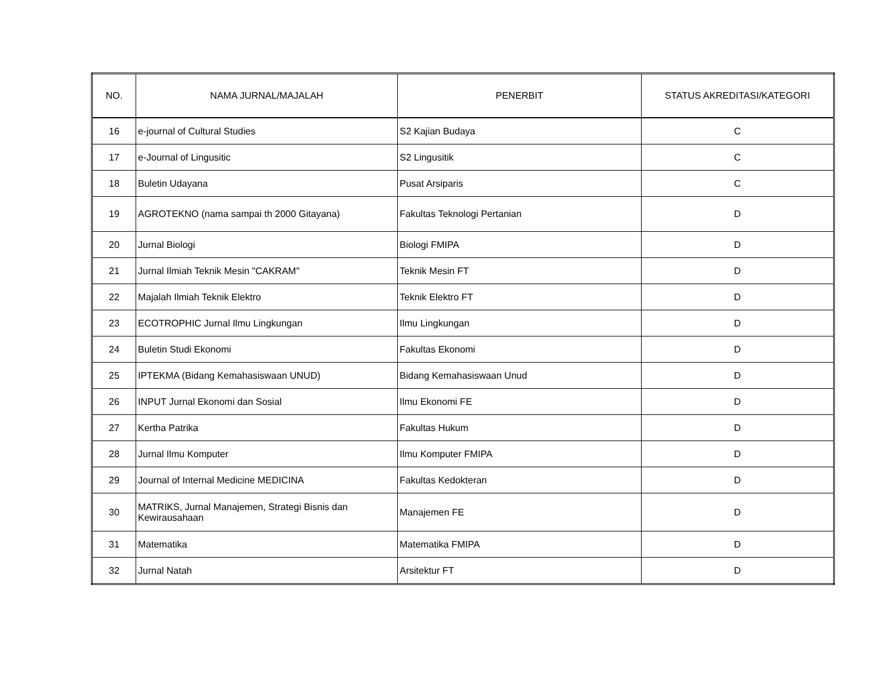| NO. | NAMA JURNAL/MAJALAH | PENERBIT | STATUS AKREDITASI/KATEGORI |
| --- | --- | --- | --- |
| 16 | e-journal of Cultural Studies | S2 Kajian Budaya | C |
| 17 | e-Journal of Lingusitic | S2 Lingusitik | C |
| 18 | Buletin Udayana | Pusat Arsiparis | C |
| 19 | AGROTEKNO (nama sampai th 2000 Gitayana) | Fakultas Teknologi Pertanian | D |
| 20 | Jurnal Biologi | Biologi FMIPA | D |
| 21 | Jurnal Ilmiah Teknik Mesin "CAKRAM" | Teknik Mesin FT | D |
| 22 | Majalah Ilmiah Teknik Elektro | Teknik Elektro FT | D |
| 23 | ECOTROPHIC Jurnal Ilmu Lingkungan | Ilmu Lingkungan | D |
| 24 | Buletin Studi Ekonomi | Fakultas Ekonomi | D |
| 25 | IPTEKMA (Bidang Kemahasiswaan UNUD) | Bidang Kemahasiswaan Unud | D |
| 26 | INPUT Jurnal Ekonomi dan Sosial | Ilmu Ekonomi FE | D |
| 27 | Kertha Patrika | Fakultas Hukum | D |
| 28 | Jurnal Ilmu Komputer | Ilmu Komputer FMIPA | D |
| 29 | Journal of Internal Medicine MEDICINA | Fakultas Kedokteran | D |
| 30 | MATRIKS, Jurnal Manajemen, Strategi Bisnis dan Kewirausahaan | Manajemen FE | D |
| 31 | Matematika | Matematika FMIPA | D |
| 32 | Jurnal Natah | Arsitektur FT | D |